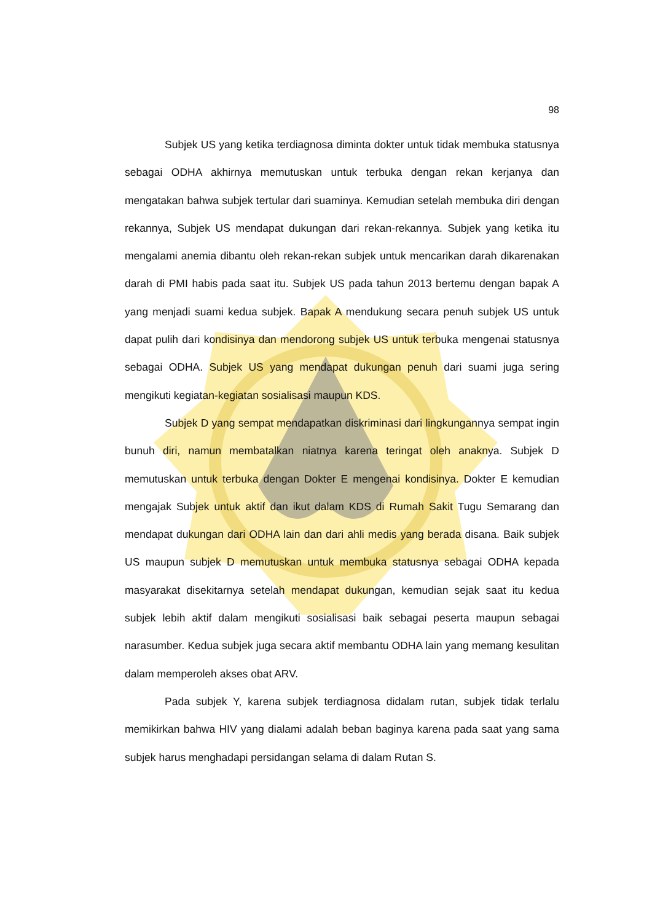98
Subjek US yang ketika terdiagnosa diminta dokter untuk tidak membuka statusnya sebagai ODHA akhirnya memutuskan untuk terbuka dengan rekan kerjanya dan mengatakan bahwa subjek tertular dari suaminya. Kemudian setelah membuka diri dengan rekannya, Subjek US mendapat dukungan dari rekan-rekannya. Subjek yang ketika itu mengalami anemia dibantu oleh rekan-rekan subjek untuk mencarikan darah dikarenakan darah di PMI habis pada saat itu. Subjek US pada tahun 2013 bertemu dengan bapak A yang menjadi suami kedua subjek. Bapak A mendukung secara penuh subjek US untuk dapat pulih dari kondisinya dan mendorong subjek US untuk terbuka mengenai statusnya sebagai ODHA. Subjek US yang mendapat dukungan penuh dari suami juga sering mengikuti kegiatan-kegiatan sosialisasi maupun KDS.
Subjek D yang sempat mendapatkan diskriminasi dari lingkungannya sempat ingin bunuh diri, namun membatalkan niatnya karena teringat oleh anaknya. Subjek D memutuskan untuk terbuka dengan Dokter E mengenai kondisinya. Dokter E kemudian mengajak Subjek untuk aktif dan ikut dalam KDS di Rumah Sakit Tugu Semarang dan mendapat dukungan dari ODHA lain dan dari ahli medis yang berada disana. Baik subjek US maupun subjek D memutuskan untuk membuka statusnya sebagai ODHA kepada masyarakat disekitarnya setelah mendapat dukungan, kemudian sejak saat itu kedua subjek lebih aktif dalam mengikuti sosialisasi baik sebagai peserta maupun sebagai narasumber. Kedua subjek juga secara aktif membantu ODHA lain yang memang kesulitan dalam memperoleh akses obat ARV.
Pada subjek Y, karena subjek terdiagnosa didalam rutan, subjek tidak terlalu memikirkan bahwa HIV yang dialami adalah beban baginya karena pada saat yang sama subjek harus menghadapi persidangan selama di dalam Rutan S.